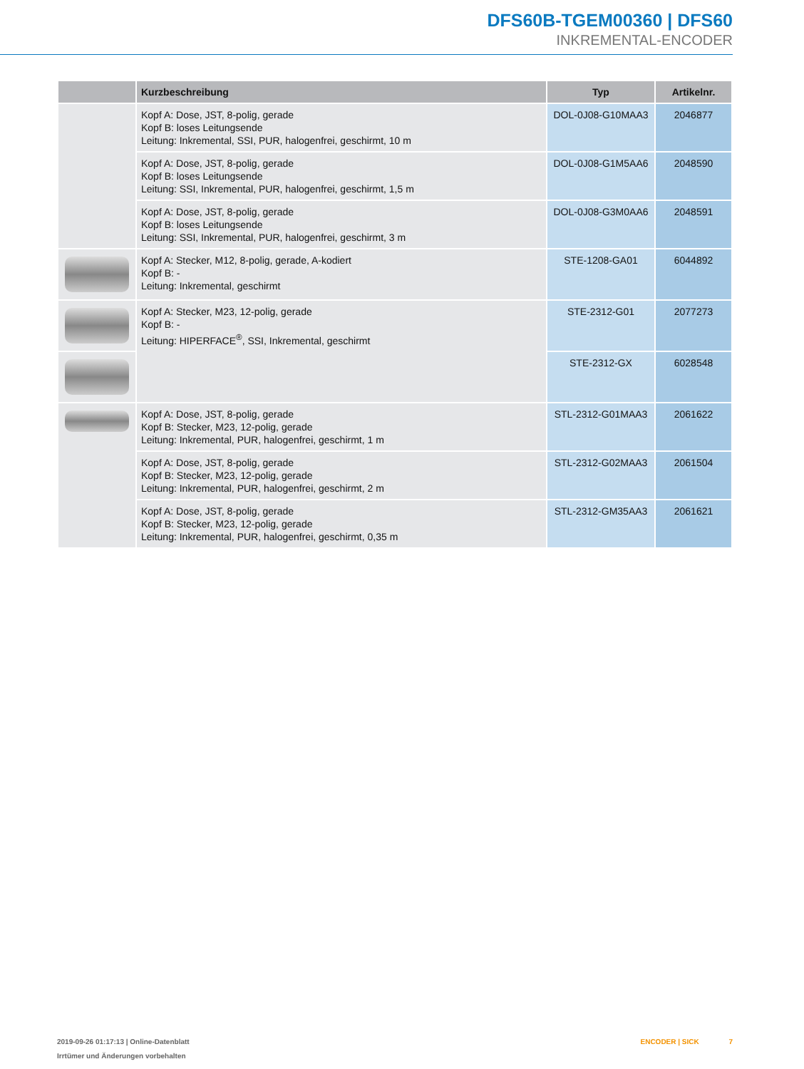DFS60B-TGEM00360 | DFS60
INKREMENTAL-ENCODER
| | Kurzbeschreibung | Typ | Artikelnr. |
| --- | --- | --- | --- |
| | Kopf A: Dose, JST, 8-polig, gerade Kopf B: loses Leitungsende Leitung: Inkremental, SSI, PUR, halogenfrei, geschirmt, 10 m | DOL-0J08-G10MAA3 | 2046877 |
| | Kopf A: Dose, JST, 8-polig, gerade Kopf B: loses Leitungsende Leitung: SSI, Inkremental, PUR, halogenfrei, geschirmt, 1,5 m | DOL-0J08-G1M5AA6 | 2048590 |
| | Kopf A: Dose, JST, 8-polig, gerade Kopf B: loses Leitungsende Leitung: SSI, Inkremental, PUR, halogenfrei, geschirmt, 3 m | DOL-0J08-G3M0AA6 | 2048591 |
| | Kopf A: Stecker, M12, 8-polig, gerade, A-kodiert Kopf B: - Leitung: Inkremental, geschirmt | STE-1208-GA01 | 6044892 |
| | Kopf A: Stecker, M23, 12-polig, gerade Kopf B: - Leitung: HIPERFACE<sup>®</sup>, SSI, Inkremental, geschirmt | STE-2312-G01 | 2077273 |
| | | STE-2312-GX | 6028548 |
| | Kopf A: Dose, JST, 8-polig, gerade Kopf B: Stecker, M23, 12-polig, gerade Leitung: Inkremental, PUR, halogenfrei, geschirmt, 1 m | STL-2312-G01MAA3 | 2061622 |
| | Kopf A: Dose, JST, 8-polig, gerade Kopf B: Stecker, M23, 12-polig, gerade Leitung: Inkremental, PUR, halogenfrei, geschirmt, 2 m | STL-2312-G02MAA3 | 2061504 |
| | Kopf A: Dose, JST, 8-polig, gerade Kopf B: Stecker, M23, 12-polig, gerade Leitung: Inkremental, PUR, halogenfrei, geschirmt, 0,35 m | STL-2312-GM35AA3 | 2061621 |
2019-09-26 01:17:13 | Online-Datenblatt
Irrtümer und Änderungen vorbehalten
ENCODER | SICK 7